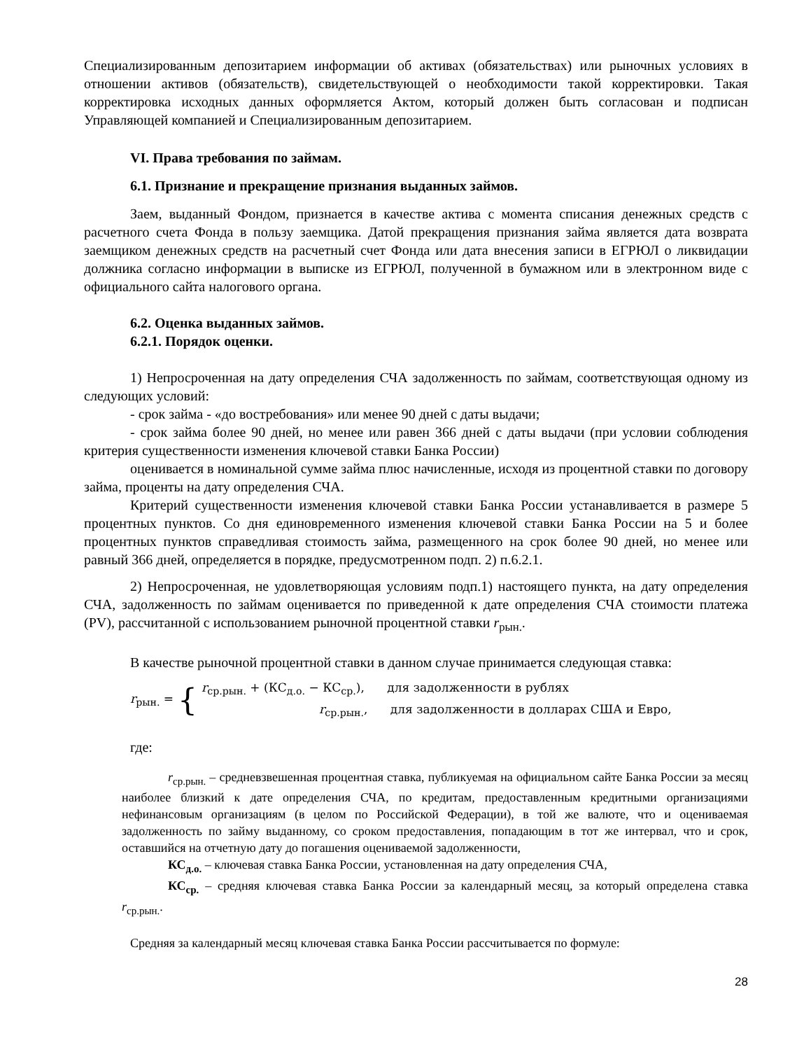Специализированным депозитарием информации об активах (обязательствах) или рыночных условиях в отношении активов (обязательств), свидетельствующей о необходимости такой корректировки. Такая корректировка исходных данных оформляется Актом, который должен быть согласован и подписан Управляющей компанией и Специализированным депозитарием.
VI. Права требования по займам.
6.1. Признание и прекращение признания выданных займов.
Заем, выданный Фондом, признается в качестве актива с момента списания денежных средств с расчетного счета Фонда в пользу заемщика. Датой прекращения признания займа является дата возврата заемщиком денежных средств на расчетный счет Фонда или дата внесения записи в ЕГРЮЛ о ликвидации должника согласно информации в выписке из ЕГРЮЛ, полученной в бумажном или в электронном виде с официального сайта налогового органа.
6.2. Оценка выданных займов.
6.2.1. Порядок оценки.
1) Непросроченная на дату определения СЧА задолженность по займам, соответствующая одному из следующих условий:
- срок займа - «до востребования» или менее 90 дней с даты выдачи;
- срок займа более 90 дней, но менее или равен 366 дней с даты выдачи (при условии соблюдения критерия существенности изменения ключевой ставки Банка России)
оценивается в номинальной сумме займа плюс начисленные, исходя из процентной ставки по договору займа, проценты на дату определения СЧА.
Критерий существенности изменения ключевой ставки Банка России устанавливается в размере 5 процентных пунктов. Со дня единовременного изменения ключевой ставки Банка России на 5 и более процентных пунктов справедливая стоимость займа, размещенного на срок более 90 дней, но менее или равный 366 дней, определяется в порядке, предусмотренном подп. 2) п.6.2.1.
2) Непросроченная, не удовлетворяющая условиям подп.1) настоящего пункта, на дату определения СЧА, задолженность по займам оценивается по приведенной к дате определения СЧА стоимости платежа (PV), рассчитанной с использованием рыночной процентной ставки r<sub>рын.</sub>.
В качестве рыночной процентной ставки в данном случае принимается следующая ставка:
r<sub>рын.</sub> = {
r<sub>ср.рын.</sub> + (КС<sub>д.о.</sub> − КС<sub>ср.</sub>), для задолженности в рублях
r<sub>ср.рын.</sub>, для задолженности в долларах США и Евро,
где:
r<sub>ср.рын.</sub> – средневзвешенная процентная ставка, публикуемая на официальном сайте Банка России за месяц наиболее близкий к дате определения СЧА, по кредитам, предоставленным кредитными организациями нефинансовым организациям (в целом по Российской Федерации), в той же валюте, что и оцениваемая задолженность по займу выданному, со сроком предоставления, попадающим в тот же интервал, что и срок, оставшийся на отчетную дату до погашения оцениваемой задолженности,
КС<sub>д.о.</sub> – ключевая ставка Банка России, установленная на дату определения СЧА,
КС<sub>ср.</sub> – средняя ключевая ставка Банка России за календарный месяц, за который определена ставка r<sub>ср.рын.</sub>.
Средняя за календарный месяц ключевая ставка Банка России рассчитывается по формуле:
28